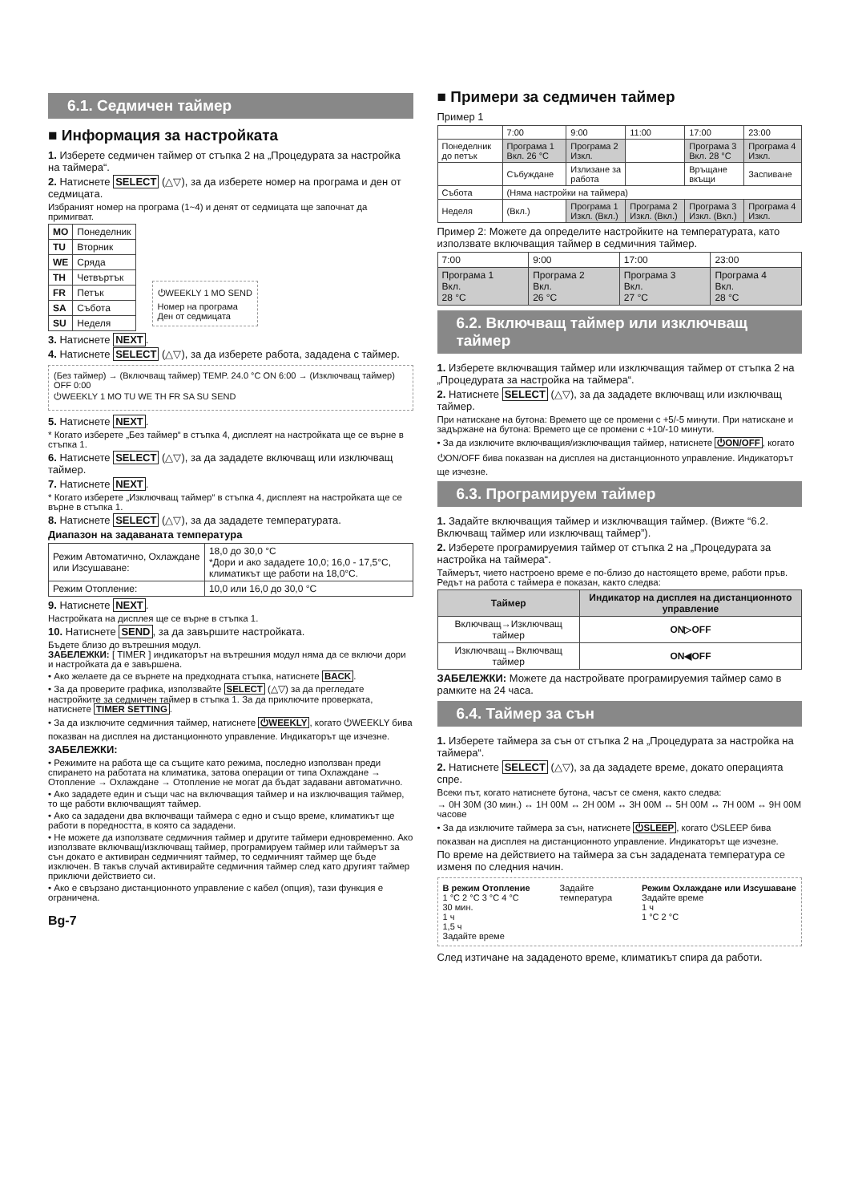6.1. Седмичен таймер
■ Информация за настройката
1. Изберете седмичен таймер от стъпка 2 на „Процедурата за настройка на таймера“.
2. Натиснете SELECT (△▽), за да изберете номер на програма и ден от седмицата.
Избраният номер на програма (1~4) и денят от седмицата ще започнат да примигват.
| MO | Понеделник |
| TU | Вторник |
| WE | Сряда |
| TH | Четвъртък |
| FR | Петък |
| SA | Събота |
| SU | Неделя |
⏻WEEKLY 1 MO SEND
Номер на програма
Ден от седмицата
3. Натиснете NEXT.
4. Натиснете SELECT (△▽), за да изберете работа, зададена с таймер.
(Без таймер) → (Включващ таймер) TEMP. 24.0 °C ON 6:00 → (Изключващ таймер) OFF 0:00
⏻WEEKLY 1 MO TU WE TH FR SA SU SEND
5. Натиснете NEXT.
* Когато изберете „Без таймер“ в стъпка 4, дисплеят на настройката ще се върне в стъпка 1.
6. Натиснете SELECT (△▽), за да зададете включващ или изключващ таймер.
7. Натиснете NEXT.
* Когато изберете „Изключващ таймер“ в стъпка 4, дисплеят на настройката ще се върне в стъпка 1.
8. Натиснете SELECT (△▽), за да зададете температурата.
Диапазон на задаваната температура
| Режим Автоматично, Охлаждане или Изсушаване: | 18,0 до 30,0 °C *Дори и ако зададете 10,0; 16,0 - 17,5°C, климатикът ще работи на 18,0°C. |
| Режим Отопление: | 10,0 или 16,0 до 30,0 °C |
9. Натиснете NEXT.
Настройката на дисплея ще се върне в стъпка 1.
10. Натиснете SEND, за да завършите настройката.
Бъдете близо до вътрешния модул.
ЗАБЕЛЕЖКИ: [ TIMER ] индикаторът на вътрешния модул няма да се включи дори и настройката да е завършена.
• Ако желаете да се върнете на предходната стъпка, натиснете BACK.
• За да проверите графика, използвайте SELECT (△▽) за да прегледате настройките за седмичен таймер в стъпка 1. За да приключите проверката, натиснете TIMER SETTING.
• За да изключите седмичния таймер, натиснете ⏻WEEKLY, когато ⏻WEEKLY бива показван на дисплея на дистанционното управление. Индикаторът ще изчезне.
ЗАБЕЛЕЖКИ:
• Режимите на работа ще са същите като режима, последно използван преди спирането на работата на климатика, затова операции от типа Охлаждане → Отопление → Охлаждане → Отопление не могат да бъдат задавани автоматично.
• Ако зададете един и същи час на включващия таймер и на изключващия таймер, то ще работи включващият таймер.
• Ако са зададени два включващи таймера с едно и също време, климатикът ще работи в поредността, в която са зададени.
• Не можете да използвате седмичния таймер и другите таймери едновременно. Ако използвате включващ/изключващ таймер, програмируем таймер или таймерът за сън докато е активиран седмичният таймер, то седмичният таймер ще бъде изключен. В такъв случай активирайте седмичния таймер след като другият таймер приключи действието си.
• Ако е свързано дистанционното управление с кабел (опция), тази функция е ограничена.
Bg-7
■ Примери за седмичен таймер
Пример 1
| | 7:00 | 9:00 | 11:00 | 17:00 | 23:00 |
| Понеделник до петък | Програма 1 Вкл. 26 °C | Програма 2 Изкл. | | Програма 3 Вкл. 28 °C | Програма 4 Изкл. |
| | Събуждане | Излизане за работа | | Връщане вкъщи | Заспиване |
| Събота | (Няма настройки на таймера) | | | | |
| Неделя | (Вкл.) | Програма 1 Изкл. (Вкл.) | Програма 2 Изкл. (Вкл.) | Програма 3 Изкл. (Вкл.) | Програма 4 Изкл. |
Пример 2: Можете да определите настройките на температурата, като използвате включващия таймер в седмичния таймер.
| 7:00 | 9:00 | 17:00 | 23:00 |
| Програма 1 Вкл. 28 °C | Програма 2 Вкл. 26 °C | Програма 3 Вкл. 27 °C | Програма 4 Вкл. 28 °C |
6.2. Включващ таймер или изключващ таймер
1. Изберете включващия таймер или изключващия таймер от стъпка 2 на „Процедурата за настройка на таймера“.
2. Натиснете SELECT (△▽), за да зададете включващ или изключващ таймер.
При натискане на бутона: Времето ще се промени с +5/-5 минути. При натискане и задържане на бутона: Времето ще се промени с +10/-10 минути.
• За да изключите включващия/изключващия таймер, натиснете ⏻ON/OFF, когато ⏻ON/OFF бива показван на дисплея на дистанционното управление. Индикаторът ще изчезне.
6.3. Програмируем таймер
1. Задайте включващия таймер и изключващия таймер. (Вижте “6.2. Включващ таймер или изключващ таймер”).
2. Изберете програмируемия таймер от стъпка 2 на „Процедурата за настройка на таймера“.
Таймерът, чието настроено време е по-близо до настоящето време, работи пръв. Редът на работа с таймера е показан, както следва:
| Таймер | Индикатор на дисплея на дистанционното управление |
| --- | --- |
| Включващ→Изключващ таймер | ON▷OFF |
| Изключващ→Включващ таймер | ON◀OFF |
ЗАБЕЛЕЖКИ: Можете да настройвате програмируемия таймер само в рамките на 24 часа.
6.4. Таймер за сън
1. Изберете таймера за сън от стъпка 2 на „Процедурата за настройка на таймера“.
2. Натиснете SELECT (△▽), за да зададете време, докато операцията спре.
Всеки път, когато натиснете бутона, часът се сменя, както следва:
→ 0H 30M (30 мин.) ↔ 1H 00M ↔ 2H 00M ↔ 3H 00M ↔ 5H 00M ↔ 7H 00M ↔ 9H 00M часове
• За да изключите таймера за сън, натиснете ⏻SLEEP, когато ⏻SLEEP бива показван на дисплея на дистанционното управление. Индикаторът ще изчезне.
По време на действието на таймера за сън зададената температура се изменя по следния начин.
В режим Отопление
1 °C 2 °C 3 °C 4 °C
30 мин.
1 ч
1,5 ч
Задайте време
Задайте
температура
Режим Охлаждане или Изсушаване
Задайте време
1 ч
1 °C 2 °C
След изтичане на зададеното време, климатикът спира да работи.